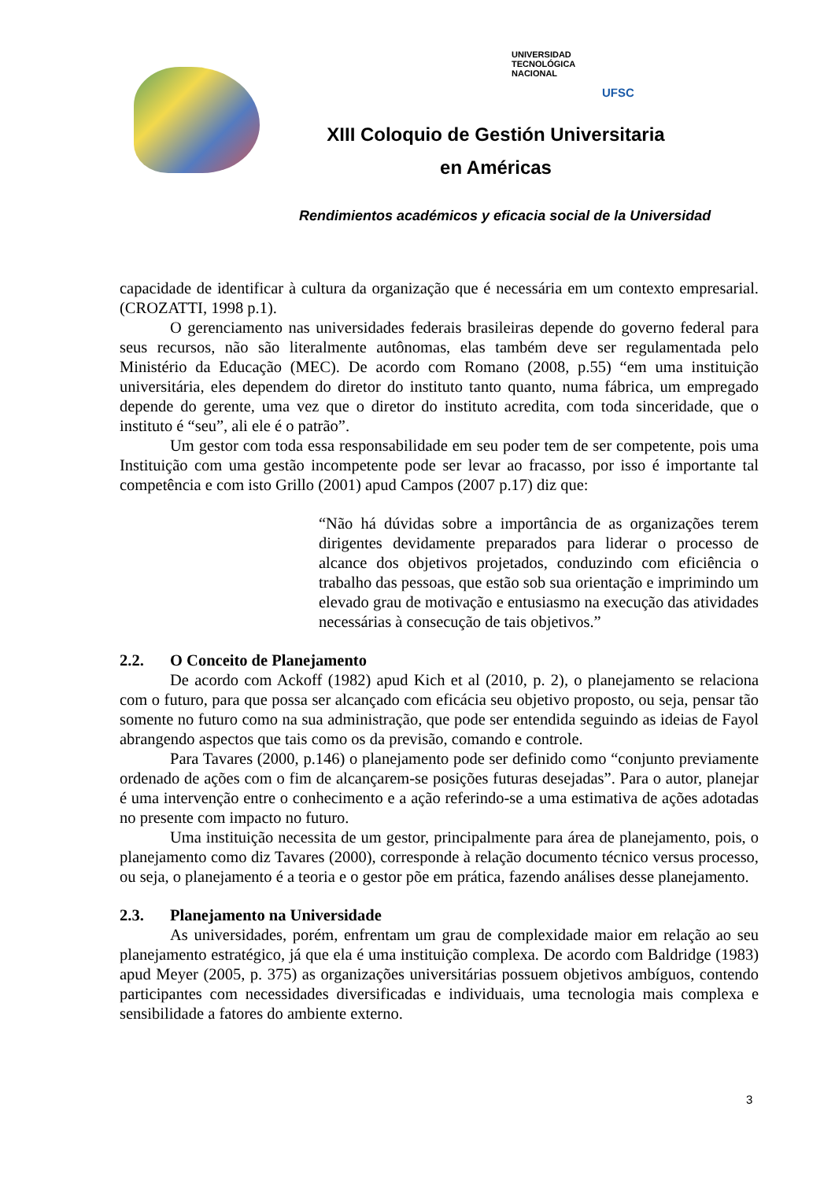UNIVERSIDAD
TECNOLÓGICA
NACIONAL
UFSC
XIII Coloquio de Gestión Universitaria
en Américas
Rendimientos académicos y eficacia social de la Universidad
capacidade de identificar à cultura da organização que é necessária em um contexto empresarial. (CROZATTI, 1998 p.1).
O gerenciamento nas universidades federais brasileiras depende do governo federal para seus recursos, não são literalmente autônomas, elas também deve ser regulamentada pelo Ministério da Educação (MEC). De acordo com Romano (2008, p.55) “em uma instituição universitária, eles dependem do diretor do instituto tanto quanto, numa fábrica, um empregado depende do gerente, uma vez que o diretor do instituto acredita, com toda sinceridade, que o instituto é “seu”, ali ele é o patrão”.
Um gestor com toda essa responsabilidade em seu poder tem de ser competente, pois uma Instituição com uma gestão incompetente pode ser levar ao fracasso, por isso é importante tal competência e com isto Grillo (2001) apud Campos (2007 p.17) diz que:
“Não há dúvidas sobre a importância de as organizações terem dirigentes devidamente preparados para liderar o processo de alcance dos objetivos projetados, conduzindo com eficiência o trabalho das pessoas, que estão sob sua orientação e imprimindo um elevado grau de motivação e entusiasmo na execução das atividades necessárias à consecução de tais objetivos.”
2.2. O Conceito de Planejamento
De acordo com Ackoff (1982) apud Kich et al (2010, p. 2), o planejamento se relaciona com o futuro, para que possa ser alcançado com eficácia seu objetivo proposto, ou seja, pensar tão somente no futuro como na sua administração, que pode ser entendida seguindo as ideias de Fayol abrangendo aspectos que tais como os da previsão, comando e controle.
Para Tavares (2000, p.146) o planejamento pode ser definido como “conjunto previamente ordenado de ações com o fim de alcançarem-se posições futuras desejadas”. Para o autor, planejar é uma intervenção entre o conhecimento e a ação referindo-se a uma estimativa de ações adotadas no presente com impacto no futuro.
Uma instituição necessita de um gestor, principalmente para área de planejamento, pois, o planejamento como diz Tavares (2000), corresponde à relação documento técnico versus processo, ou seja, o planejamento é a teoria e o gestor põe em prática, fazendo análises desse planejamento.
2.3. Planejamento na Universidade
As universidades, porém, enfrentam um grau de complexidade maior em relação ao seu planejamento estratégico, já que ela é uma instituição complexa. De acordo com Baldridge (1983) apud Meyer (2005, p. 375) as organizações universitárias possuem objetivos ambíguos, contendo participantes com necessidades diversificadas e individuais, uma tecnologia mais complexa e sensibilidade a fatores do ambiente externo.
3